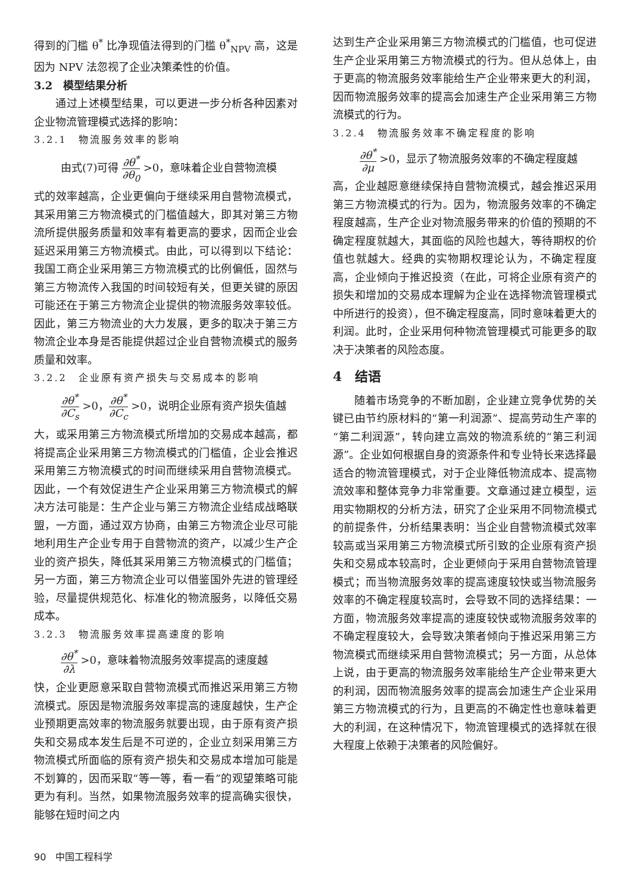得到的门槛 θ<sup>*</sup> 比净现值法得到的门槛 θ<sup>*</sup><sub>NPV</sub> 高，这是因为 NPV 法忽视了企业决策柔性的价值。
3.2　模型结果分析
通过上述模型结果，可以更进一步分析各种因素对企业物流管理模式选择的影响：
3.2.1　物流服务效率的影响
由式(7)可得 ∂θ<sup>*</sup> ∂θ<sub>0</sub> >0，意味着企业自营物流模
式的效率越高，企业更偏向于继续采用自营物流模式，其采用第三方物流模式的门槛值越大，即其对第三方物流所提供服务质量和效率有着更高的要求，因而企业会延迟采用第三方物流模式。由此，可以得到以下结论：我国工商企业采用第三方物流模式的比例偏低，固然与第三方物流传入我国的时间较短有关，但更关键的原因可能还在于第三方物流企业提供的物流服务效率较低。因此，第三方物流业的大力发展，更多的取决于第三方物流企业本身是否能提供超过企业自营物流模式的服务质量和效率。
3.2.2　企业原有资产损失与交易成本的影响
∂θ<sup>*</sup> ∂C<sub>s</sub> >0，∂θ<sup>*</sup> ∂C<sub>c</sub> >0，说明企业原有资产损失值越
大，或采用第三方物流模式所增加的交易成本越高，都将提高企业采用第三方物流模式的门槛值，企业会推迟采用第三方物流模式的时间而继续采用自营物流模式。因此，一个有效促进生产企业采用第三方物流模式的解决方法可能是：生产企业与第三方物流企业结成战略联盟，一方面，通过双方协商，由第三方物流企业尽可能地利用生产企业专用于自营物流的资产，以减少生产企业的资产损失，降低其采用第三方物流模式的门槛值；另一方面，第三方物流企业可以借鉴国外先进的管理经验，尽量提供规范化、标准化的物流服务，以降低交易成本。
3.2.3　物流服务效率提高速度的影响
∂θ<sup>*</sup> ∂λ >0，意味着物流服务效率提高的速度越
快，企业更愿意采取自营物流模式而推迟采用第三方物流模式。原因是物流服务效率提高的速度越快，生产企业预期更高效率的物流服务就要出现，由于原有资产损失和交易成本发生后是不可逆的，企业立刻采用第三方物流模式所面临的原有资产损失和交易成本增加可能是不划算的，因而采取“等一等，看一看”的观望策略可能更为有利。当然，如果物流服务效率的提高确实很快，能够在短时间之内
达到生产企业采用第三方物流模式的门槛值，也可促进生产企业采用第三方物流模式的行为。但从总体上，由于更高的物流服务效率能给生产企业带来更大的利润，因而物流服务效率的提高会加速生产企业采用第三方物流模式的行为。
3.2.4　物流服务效率不确定程度的影响
∂θ<sup>*</sup> ∂μ >0，显示了物流服务效率的不确定程度越
高，企业越愿意继续保持自营物流模式，越会推迟采用第三方物流模式的行为。因为，物流服务效率的不确定程度越高，生产企业对物流服务带来的价值的预期的不确定程度就越大，其面临的风险也越大，等待期权的价值也就越大。经典的实物期权理论认为，不确定程度高，企业倾向于推迟投资（在此，可将企业原有资产的损失和增加的交易成本理解为企业在选择物流管理模式中所进行的投资），但不确定程度高，同时意味着更大的利润。此时，企业采用何种物流管理模式可能更多的取决于决策者的风险态度。
4　结语
随着市场竞争的不断加剧，企业建立竞争优势的关键已由节约原材料的“第一利润源”、提高劳动生产率的“第二利润源”，转向建立高效的物流系统的“第三利润源”。企业如何根据自身的资源条件和专业特长来选择最适合的物流管理模式，对于企业降低物流成本、提高物流效率和整体竞争力非常重要。文章通过建立模型，运用实物期权的分析方法，研究了企业采用不同物流模式的前提条件，分析结果表明：当企业自营物流模式效率较高或当采用第三方物流模式所引致的企业原有资产损失和交易成本较高时，企业更倾向于采用自营物流管理模式；而当物流服务效率的提高速度较快或当物流服务效率的不确定程度较高时，会导致不同的选择结果：一方面，物流服务效率提高的速度较快或物流服务效率的不确定程度较大，会导致决策者倾向于推迟采用第三方物流模式而继续采用自营物流模式；另一方面，从总体上说，由于更高的物流服务效率能给生产企业带来更大的利润，因而物流服务效率的提高会加速生产企业采用第三方物流模式的行为，且更高的不确定性也意味着更大的利润，在这种情况下，物流管理模式的选择就在很大程度上依赖于决策者的风险偏好。
90　中国工程科学